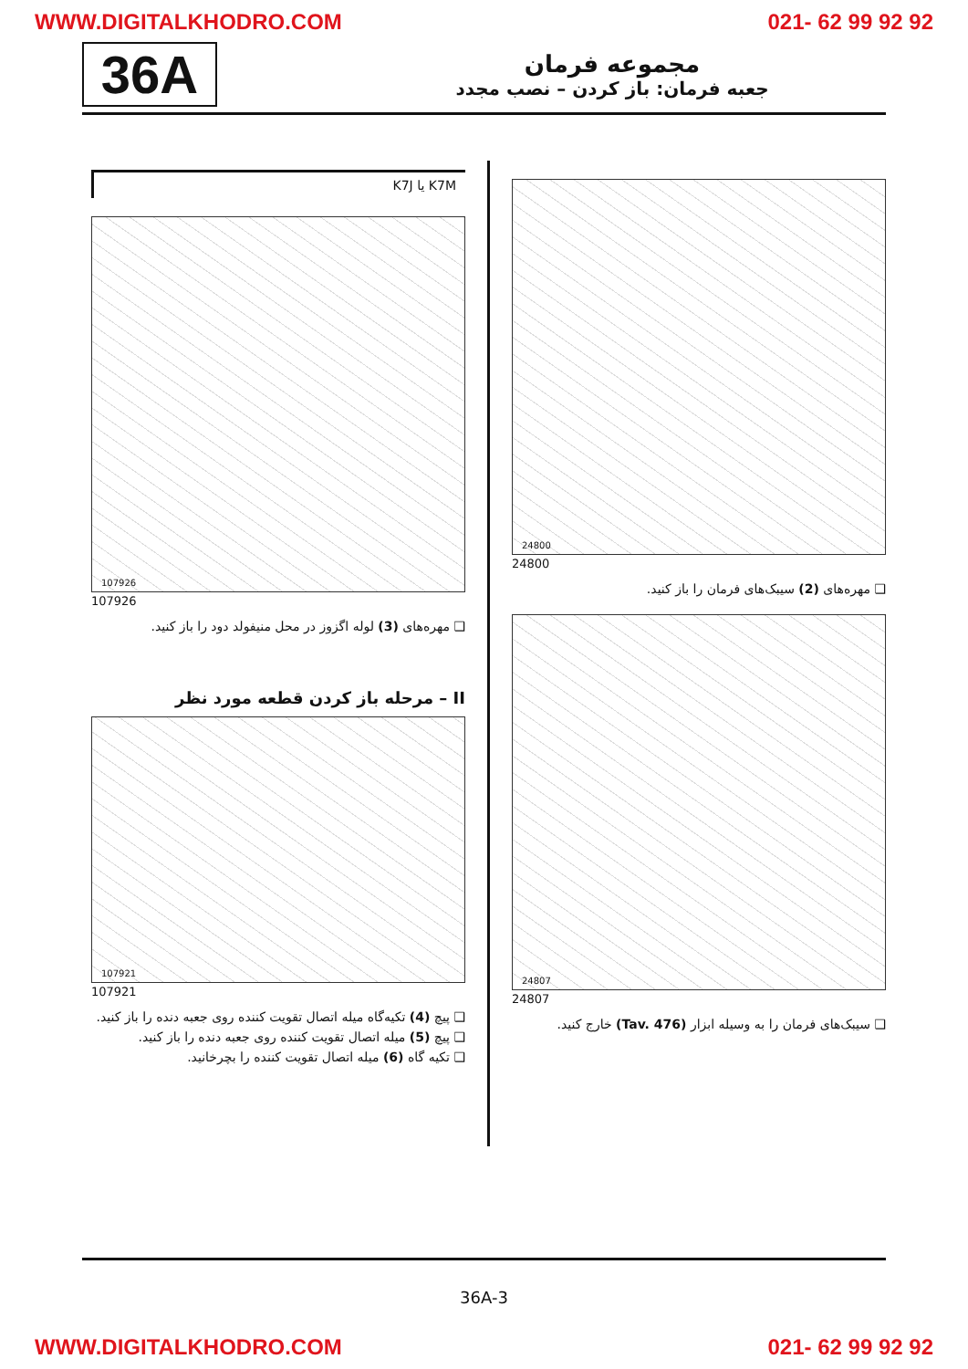WWW.DIGITALKHODRO.COM 021- 62 99 92 92
36A
مجموعه فرمان
جعبه فرمان: باز کردن – نصب مجدد
24800
24800
❑ مهره‌های (2) سیبک‌های فرمان را باز کنید.
24807
24807
❑ سیبک‌های فرمان را به وسیله ابزار (Tav. 476) خارج کنید.
K7J یا K7M
107926
107926
❑ مهره‌های (3) لوله اگزوز در محل منیفولد دود را باز کنید.
II – مرحله باز کردن قطعه مورد نظر
107921
107921
❑ پیچ (4) تکیه‌گاه میله اتصال تقویت کننده روی جعبه دنده را باز کنید.
❑ پیچ (5) میله اتصال تقویت کننده روی جعبه دنده را باز کنید.
❑ تکیه گاه (6) میله اتصال تقویت کننده را بچرخانید.
36A-3
WWW.DIGITALKHODRO.COM 021- 62 99 92 92